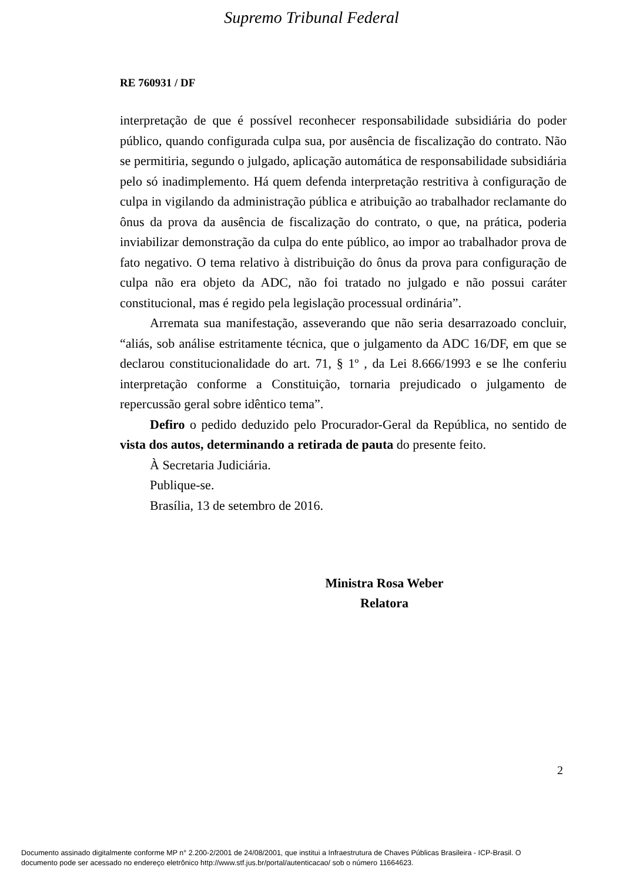Supremo Tribunal Federal
RE 760931 / DF
interpretação de que é possível reconhecer responsabilidade subsidiária do poder público, quando configurada culpa sua, por ausência de fiscalização do contrato. Não se permitiria, segundo o julgado, aplicação automática de responsabilidade subsidiária pelo só inadimplemento. Há quem defenda interpretação restritiva à configuração de culpa in vigilando da administração pública e atribuição ao trabalhador reclamante do ônus da prova da ausência de fiscalização do contrato, o que, na prática, poderia inviabilizar demonstração da culpa do ente público, ao impor ao trabalhador prova de fato negativo. O tema relativo à distribuição do ônus da prova para configuração de culpa não era objeto da ADC, não foi tratado no julgado e não possui caráter constitucional, mas é regido pela legislação processual ordinária”.
Arremata sua manifestação, asseverando que não seria desarrazoado concluir, “aliás, sob análise estritamente técnica, que o julgamento da ADC 16/DF, em que se declarou constitucionalidade do art. 71, § 1º , da Lei 8.666/1993 e se lhe conferiu interpretação conforme a Constituição, tornaria prejudicado o julgamento de repercussão geral sobre idêntico tema”.
Defiro o pedido deduzido pelo Procurador-Geral da República, no sentido de vista dos autos, determinando a retirada de pauta do presente feito.
À Secretaria Judiciária.
Publique-se.
Brasília, 13 de setembro de 2016.
Ministra Rosa Weber
Relatora
2
Documento assinado digitalmente conforme MP n° 2.200-2/2001 de 24/08/2001, que institui a Infraestrutura de Chaves Públicas Brasileira - ICP-Brasil. O
documento pode ser acessado no endereço eletrônico http://www.stf.jus.br/portal/autenticacao/ sob o número 11664623.